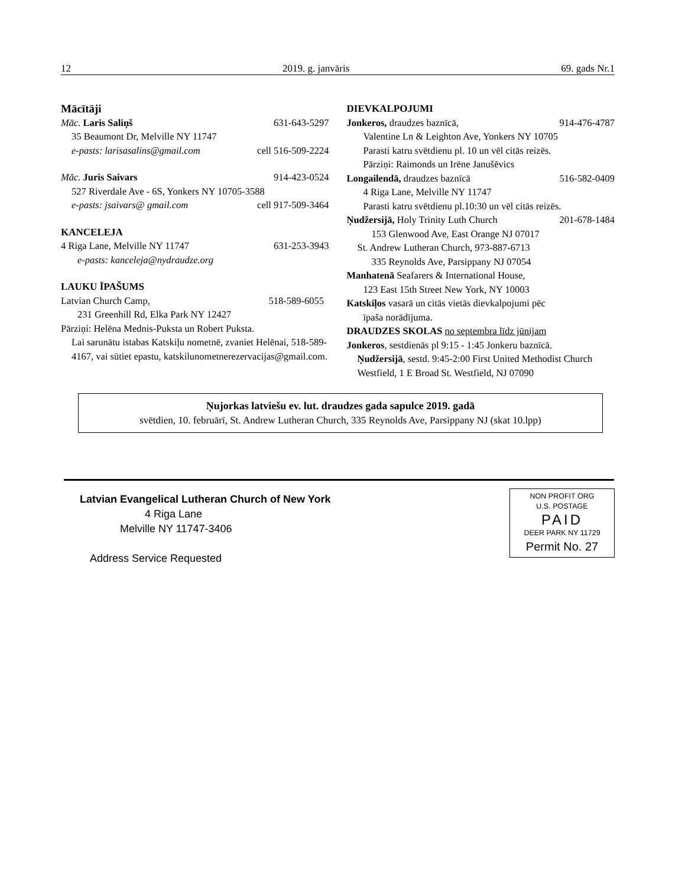12 2019. g. janvāris 69. gads Nr.1
Mācītāji
Māc. Laris Saliņš 631-643-5297
35 Beaumont Dr, Melville NY 11747
e-pasts: larisasalins@gmail.com cell 516-509-2224
Māc. Juris Saivars 914-423-0524
527 Riverdale Ave - 6S, Yonkers NY 10705-3588
e-pasts: jsaivars@ gmail.com cell 917-509-3464
KANCELEJA
4 Riga Lane, Melville NY 11747 631-253-3943
e-pasts: kanceleja@nydraudze.org
LAUKU ĪPAŠUMS
Latvian Church Camp, 518-589-6055
231 Greenhill Rd, Elka Park NY 12427
Pārziņi: Helēna Mednis-Puksta un Robert Puksta.
Lai sarunātu istabas Katskiļu nometnē, zvaniet Helēnai, 518-589-4167, vai sūtiet epastu, katskilunometnerezervacijas@gmail.com.
DIEVKALPOJUMI
Jonkeros, draudzes baznīcā, 914-476-4787
Valentine Ln & Leighton Ave, Yonkers NY 10705
Parasti katru svētdienu pl. 10 un vēl citās reizēs.
Pārziņi: Raimonds un Irēne Janušēvics
Longailendā, draudzes baznīcā 516-582-0409
4 Riga Lane, Melville NY 11747
Parasti katru svētdienu pl.10:30 un vēl citās reizēs.
Ņudžersijā, Holy Trinity Luth Church 201-678-1484
153 Glenwood Ave, East Orange NJ 07017
St. Andrew Lutheran Church, 973-887-6713
335 Reynolds Ave, Parsippany NJ 07054
Manhatenā Seafarers & International House,
123 East 15th Street New York, NY 10003
Katskiļos vasarā un citās vietās dievkalpojumi pēc
īpaša norādījuma.
DRAUDZES SKOLAS no septembra līdz jūnijam
Jonkeros, sestdienās pl 9:15 - 1:45 Jonkeru baznīcā.
Ņudžersijā, sestd. 9:45-2:00 First United Methodist Church Westfield, 1 E Broad St. Westfield, NJ 07090
Ņujorkas latviešu ev. lut. draudzes gada sapulce 2019. gadā
svētdien, 10. februārī, St. Andrew Lutheran Church, 335 Reynolds Ave, Parsippany NJ (skat 10.lpp)
Latvian Evangelical Lutheran Church of New York
4 Riga Lane
Melville NY 11747-3406
Address Service Requested
NON PROFIT ORG
U.S. POSTAGE
PAID
DEER PARK NY 11729
Permit No. 27